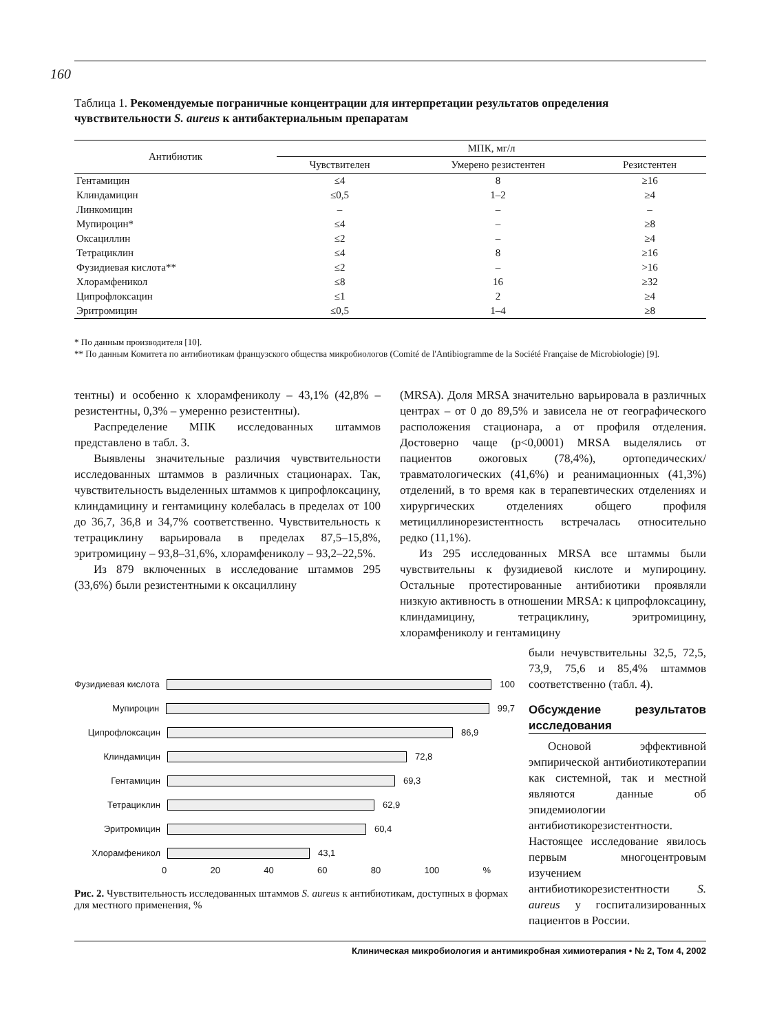160
Таблица 1. Рекомендуемые пограничные концентрации для интерпретации результатов определения чувствительности S. aureus к антибактериальным препаратам
| Антибиотик | МПК, мг/л | | |
| --- | --- | --- | --- |
| | Чувствителен | Умерено резистентен | Резистентен |
| Гентамицин | ≤4 | 8 | ≥16 |
| Клиндамицин | ≤0,5 | 1–2 | ≥4 |
| Линкомицин | – | – | – |
| Мупироцин* | ≤4 | – | ≥8 |
| Оксациллин | ≤2 | – | ≥4 |
| Тетрациклин | ≤4 | 8 | ≥16 |
| Фузидиевая кислота** | ≤2 | – | >16 |
| Хлорамфеникол | ≤8 | 16 | ≥32 |
| Ципрофлоксацин | ≤1 | 2 | ≥4 |
| Эритромицин | ≤0,5 | 1–4 | ≥8 |
* По данным производителя [10].
** По данным Комитета по антибиотикам французского общества микробиологов (Comité de l'Antibiogramme de la Société Française de Microbiologie) [9].
тентны) и особенно к хлорамфениколу – 43,1% (42,8% – резистентны, 0,3% – умеренно резистентны).
Распределение МПК исследованных штаммов представлено в табл. 3.
Выявлены значительные различия чувствительности исследованных штаммов в различных стационарах. Так, чувствительность выделенных штаммов к ципрофлоксацину, клиндамицину и гентамицину колебалась в пределах от 100 до 36,7, 36,8 и 34,7% соответственно. Чувствительность к тетрациклину варьировала в пределах 87,5–15,8%, эритромицину – 93,8–31,6%, хлорамфениколу – 93,2–22,5%.
Из 879 включенных в исследование штаммов 295 (33,6%) были резистентными к оксациллину
(MRSA). Доля MRSA значительно варьировала в различных центрах – от 0 до 89,5% и зависела не от географического расположения стационара, а от профиля отделения. Достоверно чаще (p<0,0001) MRSA выделялись от пациентов ожоговых (78,4%), ортопедических/травматологических (41,6%) и реанимационных (41,3%) отделений, в то время как в терапевтических отделениях и хирургических отделениях общего профиля метициллинорезистентность встречалась относительно редко (11,1%).
Из 295 исследованных MRSA все штаммы были чувствительны к фузидиевой кислоте и мупироцину. Остальные протестированные антибиотики проявляли низкую активность в отношении MRSA: к ципрофлоксацину, клиндамицину, тетрациклину, эритромицину, хлорамфениколу и гентамицину
Фузидиевая кислота
100
Мупироцин 99,7
Ципрофлоксацин 86,9
Клиндамицин 72,8
Гентамицин 69,3
Тетрациклин 62,9
Эритромицин 60,4
Хлорамфеникол 43,1
0 20 40 60 80 100%
Рис. 2. Чувствительность исследованных штаммов S. aureus к антибиотикам, доступных в формах для местного применения, %
были нечувствительны 32,5, 72,5, 73,9, 75,6 и 85,4% штаммов соответственно (табл. 4).
Обсуждение результатов исследования
Основой эффективной эмпирической антибиотикотерапии как системной, так и местной являются данные об эпидемиологии антибиотикорезистентности. Настоящее исследование явилось первым многоцентровым изучением антибиотикорезистентности S. aureus у госпитализированных пациентов в России.
Клиническая микробиология и антимикробная химиотерапия • № 2, Том 4, 2002